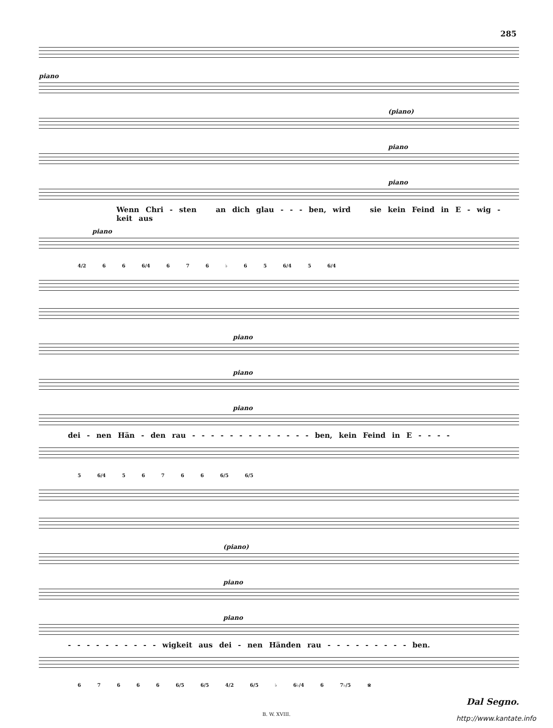285
piano
(piano)
piano
piano
Wenn Chri - sten an dich glau - - - ben, wird sie kein Feind in E - wig - keit aus
piano
4/2 6 6 6/4 6 7 6 ♭ 6 5 6/4 5 6/4
piano
piano
piano
dei - nen Hän - den rau - - - - - - - - - - - - - ben, kein Feind in E - - - -
5 6/4 5 6 7 6 6 6/5 6/5
(piano)
piano
piano
- - - - - - - - - - wigkeit aus dei - nen Händen rau - - - - - - - - - ben.
6 7 6 6 6 6/5 6/5 4/2 6/5 ♭ 6♭/4 6 7♭/5 ※
Dal Segno.
B. W. XVIII.
http://www.kantate.info